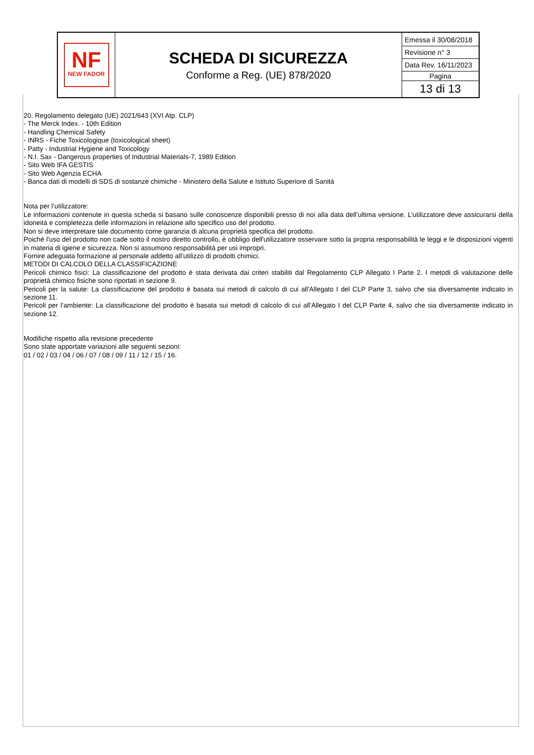| NF NEW FADOR | SCHEDA DI SICUREZZA Conforme a Reg. (UE) 878/2020 | Emessa il 30/08/2018 Revisione n° 3 Data Rev. 16/11/2023 Pagina 13 di 13 |
20. Regolamento delegato (UE) 2021/643 (XVI Atp. CLP)
- The Merck Index. - 10th Edition
- Handling Chemical Safety
- INRS - Fiche Toxicologique (toxicological sheet)
- Patty - Industrial Hygiene and Toxicology
- N.I. Sax - Dangerous properties of Industrial Materials-7, 1989 Edition
- Sito Web IFA GESTIS
- Sito Web Agenzia ECHA
- Banca dati di modelli di SDS di sostanze chimiche - Ministero della Salute e Istituto Superiore di Sanità
Nota per l’utilizzatore:
Le informazioni contenute in questa scheda si basano sulle conoscenze disponibili presso di noi alla data dell’ultima versione. L’utilizzatore deve assicurarsi della idoneità e completezza delle informazioni in relazione allo specifico uso del prodotto.
Non si deve interpretare tale documento come garanzia di alcuna proprietà specifica del prodotto.
Poichè l'uso del prodotto non cade sotto il nostro diretto controllo, è obbligo dell'utilizzatore osservare sotto la propria responsabilità le leggi e le disposizioni vigenti in materia di igiene e sicurezza. Non si assumono responsabilità per usi impropri.
Fornire adeguata formazione al personale addetto all’utilizzo di prodotti chimici.
METODI DI CALCOLO DELLA CLASSIFICAZIONE
Pericoli chimico fisici: La classificazione del prodotto è stata derivata dai criteri stabiliti dal Regolamento CLP Allegato I Parte 2. I metodi di valutazione delle proprietà chimico fisiche sono riportati in sezione 9.
Pericoli per la salute: La classificazione del prodotto è basata sui metodi di calcolo di cui all'Allegato I del CLP Parte 3, salvo che sia diversamente indicato in sezione 11.
Pericoli per l’ambiente: La classificazione del prodotto è basata sui metodi di calcolo di cui all'Allegato I del CLP Parte 4, salvo che sia diversamente indicato in sezione 12.
Modifiche rispetto alla revisione precedente
Sono state apportate variazioni alle seguenti sezioni:
01 / 02 / 03 / 04 / 06 / 07 / 08 / 09 / 11 / 12 / 15 / 16.